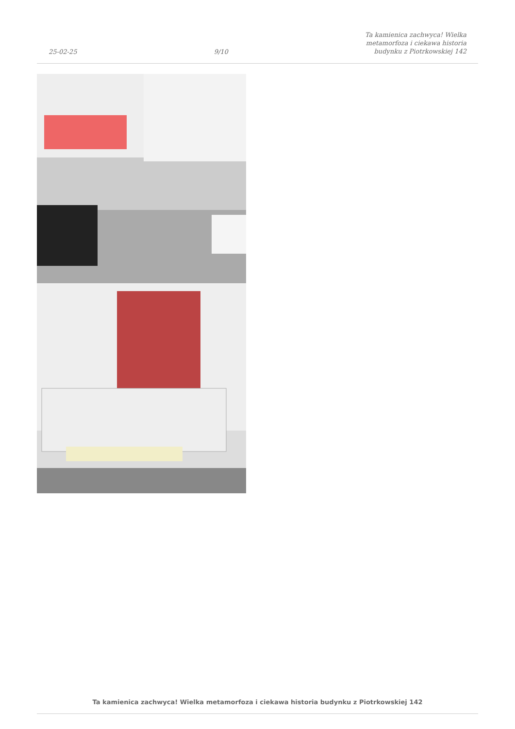25-02-25 9/10 Ta kamienica zachwyca! Wielka
metamorfoza i ciekawa historia
budynku z Piotrkowskiej 142
Ta kamienica zachwyca! Wielka metamorfoza i ciekawa historia budynku z Piotrkowskiej 142